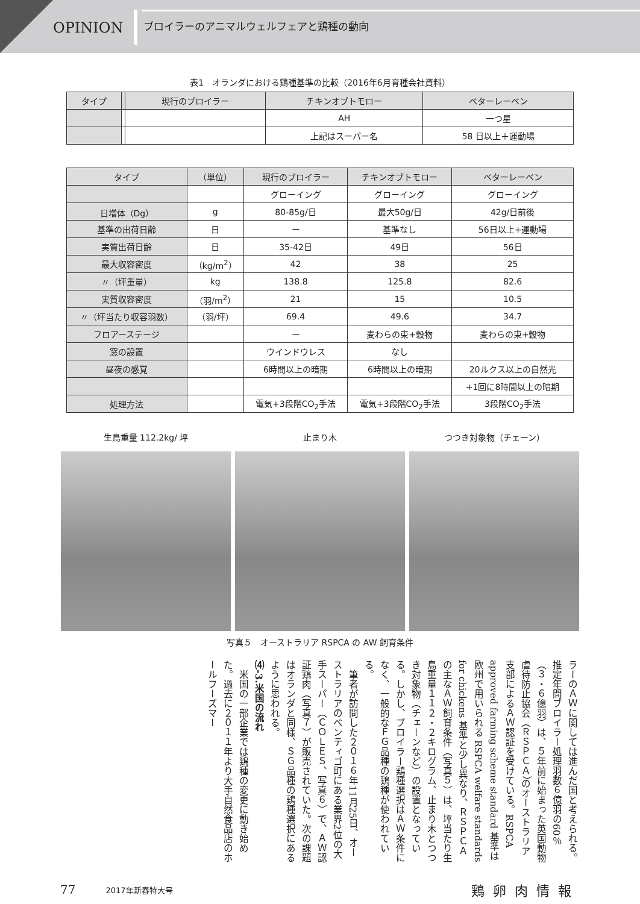OPINION
ブロイラーのアニマルウェルフェアと鶏種の動向
表1　オランダにおける鶏種基準の比較（2016年6月育種会社資料）
| タイプ | | 現行のブロイラー | チキンオブトモロー | ベターレーベン |
| --- | --- | --- | --- | --- |
| | | | AH | 一つ星 |
| | | | 上記はスーパー名 | 58 日以上＋運動場 |
| タイプ | （単位） | 現行のブロイラー | チキンオブトモロー | ベターレーベン |
| --- | --- | --- | --- | --- |
| | | グローイング | グローイング | グローイング |
| 日増体（Dg） | g | 80-85g/日 | 最大50g/日 | 42g/日前後 |
| 基準の出荷日齢 | 日 | ー | 基準なし | 56日以上+運動場 |
| 実質出荷日齢 | 日 | 35-42日 | 49日 | 56日 |
| 最大収容密度 | （kg/m<sup>2</sup>） | 42 | 38 | 25 |
| 〃（坪重量） | kg | 138.8 | 125.8 | 82.6 |
| 実質収容密度 | （羽/m<sup>2</sup>） | 21 | 15 | 10.5 |
| 〃（坪当たり収容羽数） | （羽/坪） | 69.4 | 49.6 | 34.7 |
| フロアーステージ | | ー | 麦わらの束+穀物 | 麦わらの束+穀物 |
| 窓の設置 | | ウインドウレス | なし | |
| 昼夜の感覚 | | 6時間以上の暗期 | 6時間以上の暗期 | 20ルクス以上の自然光 |
| | | | | +1回に8時間以上の暗期 |
| 処理方法 | | 電気+3段階CO<sub>2</sub>手法 | 電気+3段階CO<sub>2</sub>手法 | 3段階CO<sub>2</sub>手法 |
生鳥重量 112.2kg/ 坪 止まり木 つつき対象物（チェーン）
写真５　オーストラリア RSPCA の AW 飼育条件
ラーのＡＷに関しては進んだ国と考えられる。推定年間ブロイラー処理羽数６億羽の60％（３・６億羽）は、５年前に始まった英国動物虐待防止協会（ＲＳＰＣＡ）のオーストラリア支部によるＡＷ認証を受けている。RSPCA approved farming scheme standard 基準は欧州で用いられる RSPCA welfare standards for chickens 基準と少し異なり、ＲＳＰＣＡの主なＡＷ飼育条件（写真５）は、坪当たり生鳥重量１１２・２キログラム、止まり木とつつき対象物（チェーンなど）の設置となっている。しかし、ブロイラー鶏種選択はＡＷ条件になく、一般的なＦＧ品種の鶏種が使われている。
　筆者が訪問した２０１６年11月25日、オーストラリアのベンティゴ町にある業界2位の大手スーパー（ＣＯＬＥＳ、写真６）で、ＡＷ認証鶏肉（写真７）が販売されていた。次の課題はオランダと同様、ＳＧ品種の鶏種選択にあるように思われる。
⑷‐3.米国の流れ
　米国の一部企業では鶏種の変更に動き始めた。過去に２０１１年より大手自然食品店のホールフーズマー
77 2017年新春特大号 鶏卵肉情報